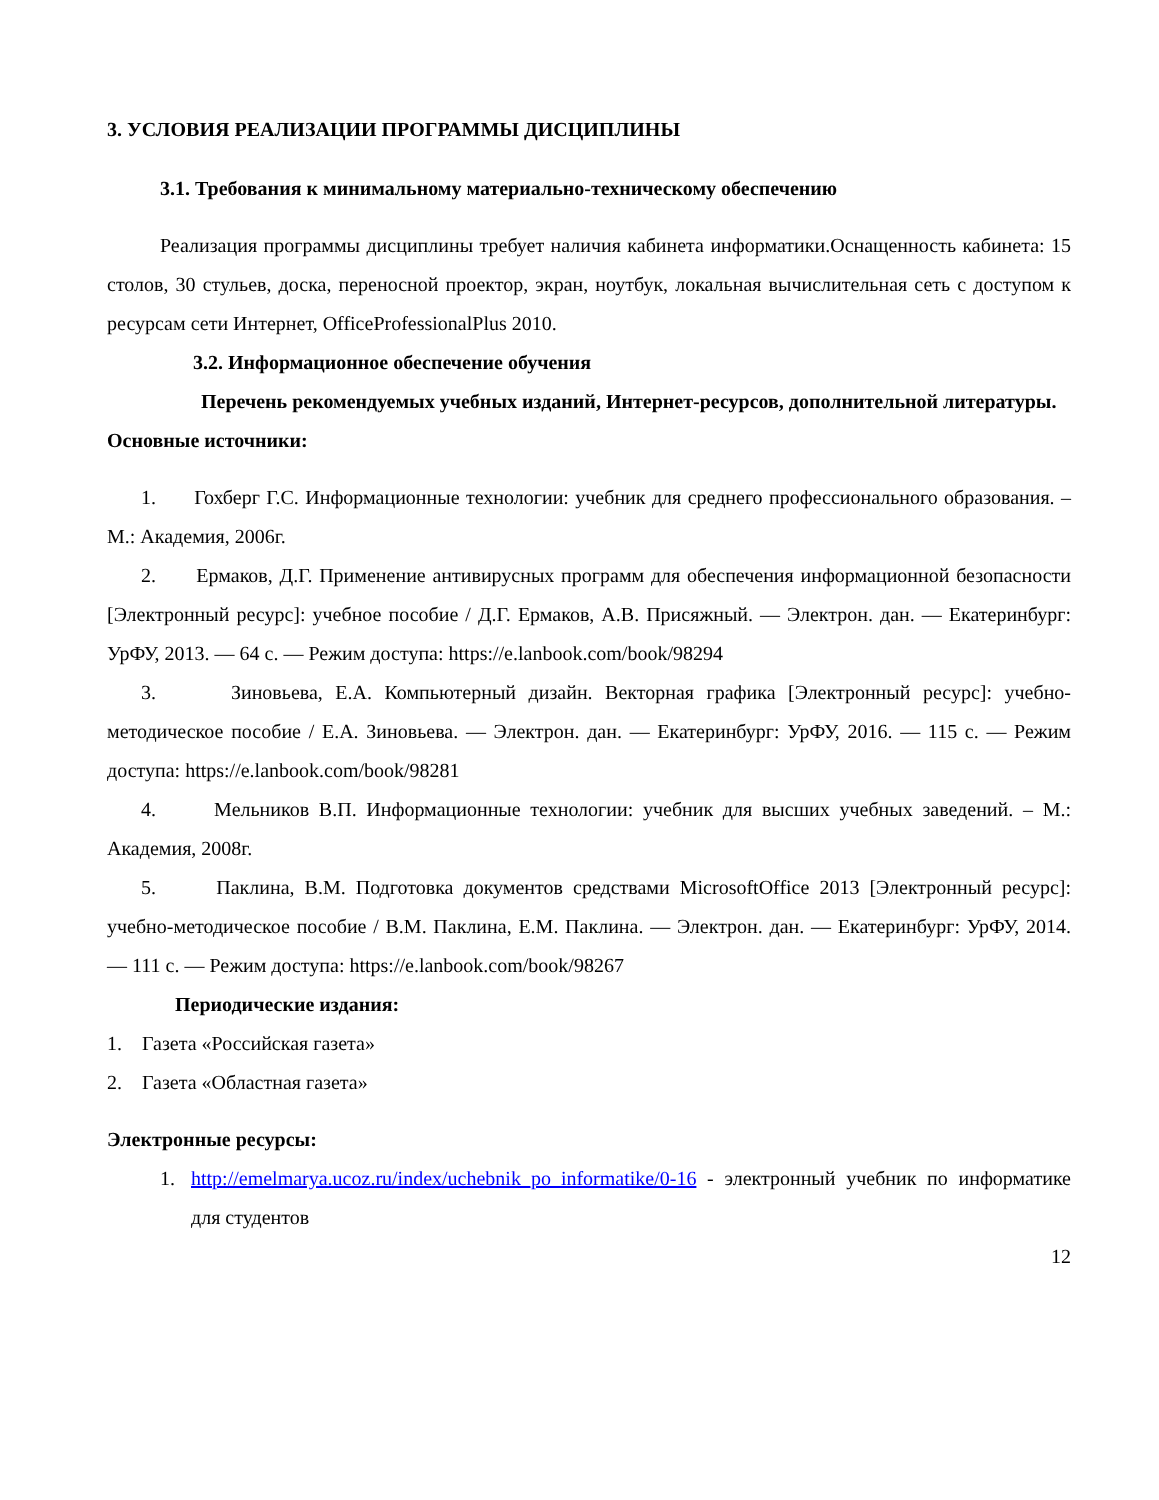3. УСЛОВИЯ РЕАЛИЗАЦИИ ПРОГРАММЫ ДИСЦИПЛИНЫ
3.1. Требования к минимальному материально-техническому обеспечению
Реализация программы дисциплины требует наличия кабинета информатики.Оснащенность кабинета: 15 столов, 30 стульев, доска, переносной проектор, экран, ноутбук, локальная вычислительная сеть с доступом к ресурсам сети Интернет, OfficeProfessionalPlus 2010.
3.2. Информационное обеспечение обучения
Перечень рекомендуемых учебных изданий, Интернет-ресурсов, дополнительной литературы.
Основные источники:
1. Гохберг Г.С. Информационные технологии: учебник для среднего профессионального образования. – М.: Академия, 2006г.
2. Ермаков, Д.Г. Применение антивирусных программ для обеспечения информационной безопасности [Электронный ресурс]: учебное пособие / Д.Г. Ермаков, А.В. Присяжный. — Электрон. дан. — Екатеринбург: УрФУ, 2013. — 64 с. — Режим доступа: https://e.lanbook.com/book/98294
3. Зиновьева, Е.А. Компьютерный дизайн. Векторная графика [Электронный ресурс]: учебно-методическое пособие / Е.А. Зиновьева. — Электрон. дан. — Екатеринбург: УрФУ, 2016. — 115 с. — Режим доступа: https://e.lanbook.com/book/98281
4. Мельников В.П. Информационные технологии: учебник для высших учебных заведений. – М.: Академия, 2008г.
5. Паклина, В.М. Подготовка документов средствами MicrosoftOffice 2013 [Электронный ресурс]: учебно-методическое пособие / В.М. Паклина, Е.М. Паклина. — Электрон. дан. — Екатеринбург: УрФУ, 2014. — 111 с. — Режим доступа: https://e.lanbook.com/book/98267
Периодические издания:
1. Газета «Российская газета»
2. Газета «Областная газета»
Электронные ресурсы:
1. http://emelmarya.ucoz.ru/index/uchebnik_po_informatike/0-16 - электронный учебник по информатике для студентов
12